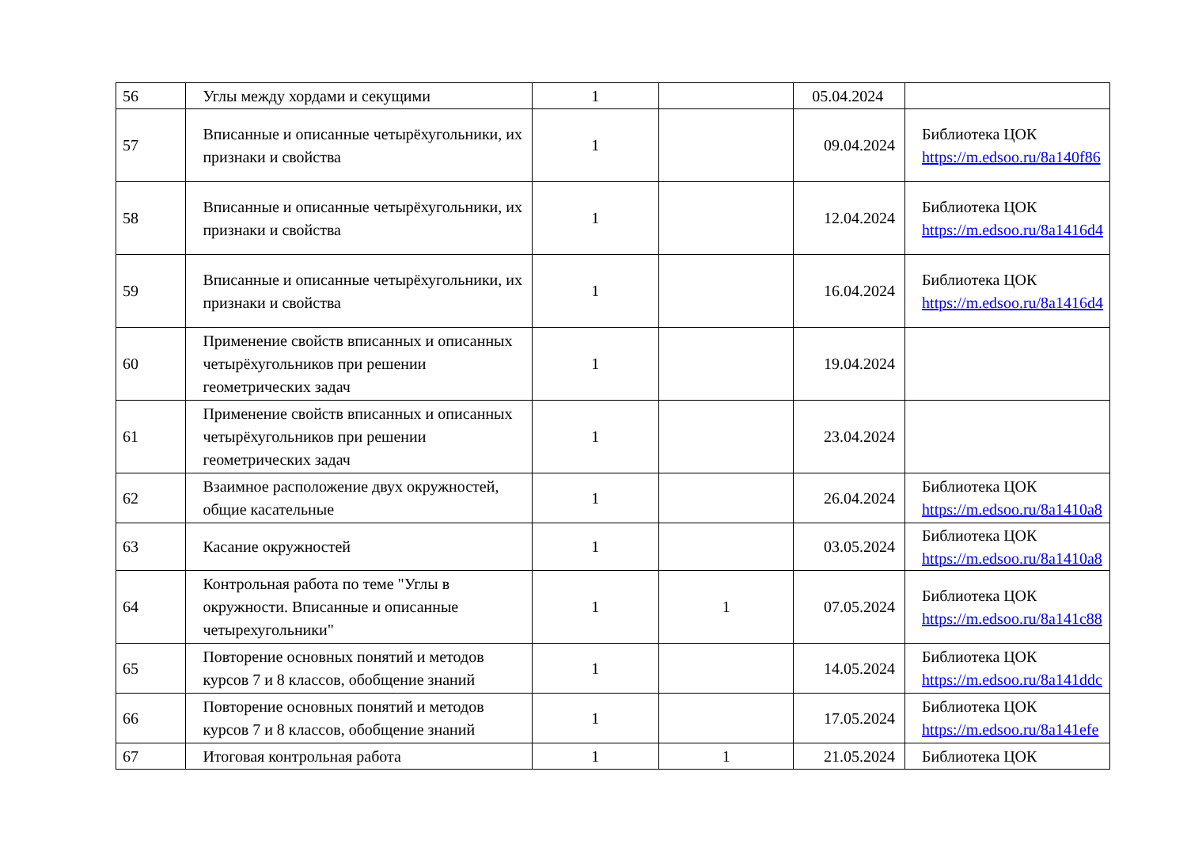| 56 | Углы между хордами и секущими | 1 | | 05.04.2024 | |
| 57 | Вписанные и описанные четырёхугольники, их признаки и свойства | 1 | | 09.04.2024 | Библиотека ЦОК https://m.edsoo.ru/8a140f86 |
| 58 | Вписанные и описанные четырёхугольники, их признаки и свойства | 1 | | 12.04.2024 | Библиотека ЦОК https://m.edsoo.ru/8a1416d4 |
| 59 | Вписанные и описанные четырёхугольники, их признаки и свойства | 1 | | 16.04.2024 | Библиотека ЦОК https://m.edsoo.ru/8a1416d4 |
| 60 | Применение свойств вписанных и описанных четырёхугольников при решении геометрических задач | 1 | | 19.04.2024 | |
| 61 | Применение свойств вписанных и описанных четырёхугольников при решении геометрических задач | 1 | | 23.04.2024 | |
| 62 | Взаимное расположение двух окружностей, общие касательные | 1 | | 26.04.2024 | Библиотека ЦОК https://m.edsoo.ru/8a1410a8 |
| 63 | Касание окружностей | 1 | | 03.05.2024 | Библиотека ЦОК https://m.edsoo.ru/8a1410a8 |
| 64 | Контрольная работа по теме "Углы в окружности. Вписанные и описанные четырехугольники" | 1 | 1 | 07.05.2024 | Библиотека ЦОК https://m.edsoo.ru/8a141c88 |
| 65 | Повторение основных понятий и методов курсов 7 и 8 классов, обобщение знаний | 1 | | 14.05.2024 | Библиотека ЦОК https://m.edsoo.ru/8a141ddc |
| 66 | Повторение основных понятий и методов курсов 7 и 8 классов, обобщение знаний | 1 | | 17.05.2024 | Библиотека ЦОК https://m.edsoo.ru/8a141efe |
| 67 | Итоговая контрольная работа | 1 | 1 | 21.05.2024 | Библиотека ЦОК |